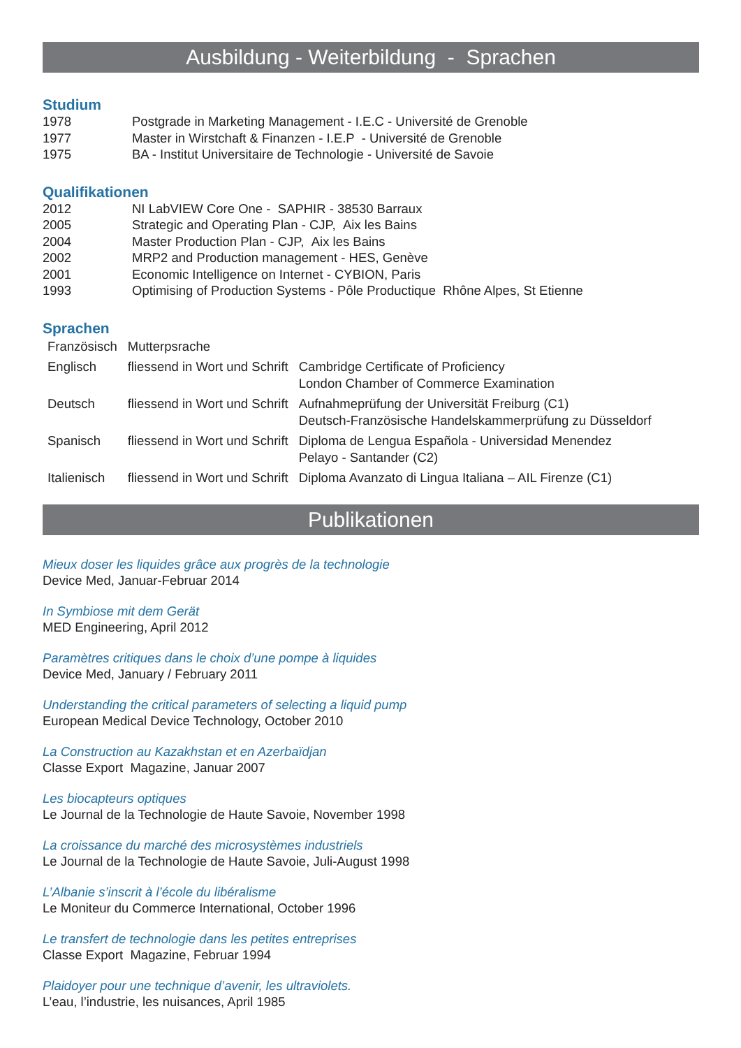Ausbildung - Weiterbildung - Sprachen
Studium
| 1978 | Postgrade in Marketing Management - I.E.C - Université de Grenoble |
| 1977 | Master in Wirstchaft & Finanzen - I.E.P - Université de Grenoble |
| 1975 | BA - Institut Universitaire de Technologie - Université de Savoie |
Qualifikationen
| 2012 | NI LabVIEW Core One - SAPHIR - 38530 Barraux |
| 2005 | Strategic and Operating Plan - CJP, Aix les Bains |
| 2004 | Master Production Plan - CJP, Aix les Bains |
| 2002 | MRP2 and Production management - HES, Genève |
| 2001 | Economic Intelligence on Internet - CYBION, Paris |
| 1993 | Optimising of Production Systems - Pôle Productique Rhône Alpes, St Etienne |
Sprachen
| Französisch | Mutterpsrache | |
| Englisch | fliessend in Wort und Schrift | Cambridge Certificate of Proficiency London Chamber of Commerce Examination |
| Deutsch | fliessend in Wort und Schrift | Aufnahmeprüfung der Universität Freiburg (C1) Deutsch-Französische Handelskammerprüfung zu Düsseldorf |
| Spanisch | fliessend in Wort und Schrift | Diploma de Lengua Española - Universidad Menendez Pelayo - Santander (C2) |
| Italienisch | fliessend in Wort und Schrift | Diploma Avanzato di Lingua Italiana – AIL Firenze (C1) |
Publikationen
Mieux doser les liquides grâce aux progrès de la technologie
Device Med, Januar-Februar 2014
In Symbiose mit dem Gerät
MED Engineering, April 2012
Paramètres critiques dans le choix d’une pompe à liquides
Device Med, January / February 2011
Understanding the critical parameters of selecting a liquid pump
European Medical Device Technology, October 2010
La Construction au Kazakhstan et en Azerbaïdjan
Classe Export Magazine, Januar 2007
Les biocapteurs optiques
Le Journal de la Technologie de Haute Savoie, November 1998
La croissance du marché des microsystèmes industriels
Le Journal de la Technologie de Haute Savoie, Juli-August 1998
L’Albanie s’inscrit à l’école du libéralisme
Le Moniteur du Commerce International, October 1996
Le transfert de technologie dans les petites entreprises
Classe Export Magazine, Februar 1994
Plaidoyer pour une technique d’avenir, les ultraviolets.
L’eau, l’industrie, les nuisances, April 1985